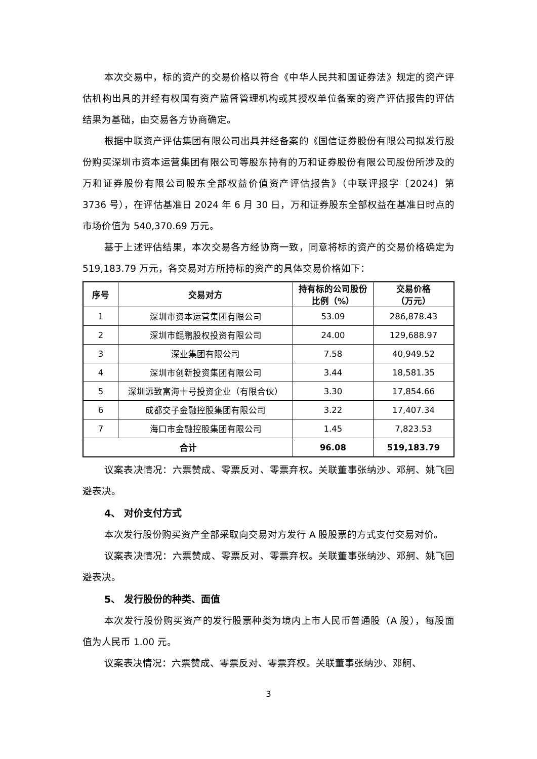本次交易中，标的资产的交易价格以符合《中华人民共和国证券法》规定的资产评估机构出具的并经有权国有资产监督管理机构或其授权单位备案的资产评估报告的评估结果为基础，由交易各方协商确定。
根据中联资产评估集团有限公司出具并经备案的《国信证券股份有限公司拟发行股份购买深圳市资本运营集团有限公司等股东持有的万和证券股份有限公司股份所涉及的万和证券股份有限公司股东全部权益价值资产评估报告》（中联评报字〔2024〕第 3736 号），在评估基准日 2024 年 6 月 30 日，万和证券股东全部权益在基准日时点的市场价值为 540,370.69 万元。
基于上述评估结果，本次交易各方经协商一致，同意将标的资产的交易价格确定为 519,183.79 万元，各交易对方所持标的资产的具体交易价格如下：
| 序号 | 交易对方 | 持有标的公司股份比例（%） | 交易价格 （万元） |
| --- | --- | --- | --- |
| 1 | 深圳市资本运营集团有限公司 | 53.09 | 286,878.43 |
| 2 | 深圳市鲲鹏股权投资有限公司 | 24.00 | 129,688.97 |
| 3 | 深业集团有限公司 | 7.58 | 40,949.52 |
| 4 | 深圳市创新投资集团有限公司 | 3.44 | 18,581.35 |
| 5 | 深圳远致富海十号投资企业（有限合伙） | 3.30 | 17,854.66 |
| 6 | 成都交子金融控股集团有限公司 | 3.22 | 17,407.34 |
| 7 | 海口市金融控股集团有限公司 | 1.45 | 7,823.53 |
| 合计 | | 96.08 | 519,183.79 |
议案表决情况：六票赞成、零票反对、零票弃权。关联董事张纳沙、邓舸、姚飞回避表决。
4、 对价支付方式
本次发行股份购买资产全部采取向交易对方发行 A 股股票的方式支付交易对价。
议案表决情况：六票赞成、零票反对、零票弃权。关联董事张纳沙、邓舸、姚飞回避表决。
5、 发行股份的种类、面值
本次发行股份购买资产的发行股票种类为境内上市人民币普通股（A 股），每股面值为人民币 1.00 元。
议案表决情况：六票赞成、零票反对、零票弃权。关联董事张纳沙、邓舸、
3